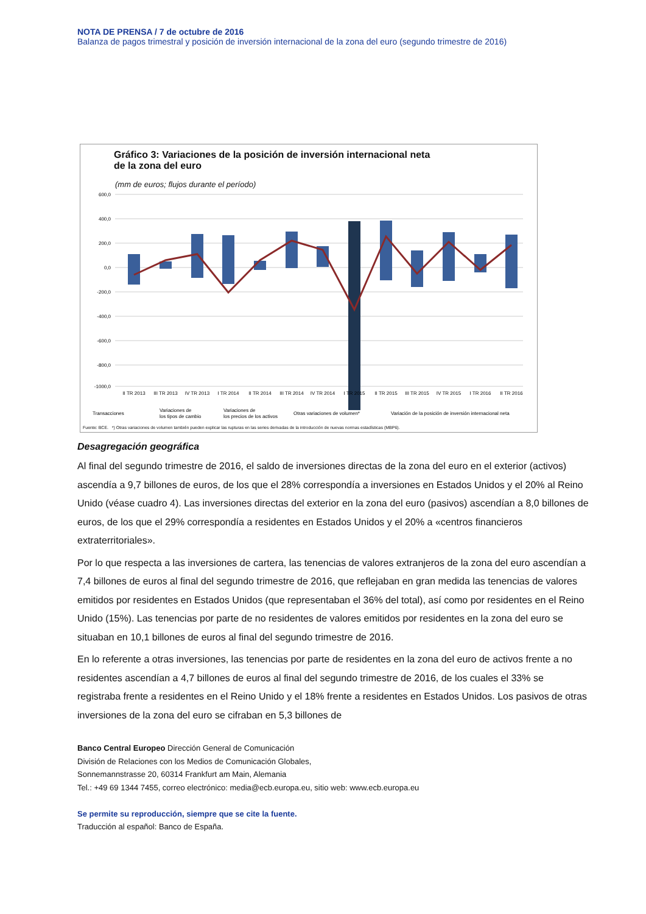NOTA DE PRENSA / 7 de octubre de 2016
Balanza de pagos trimestral y posición de inversión internacional de la zona del euro (segundo trimestre de 2016)
Gráfico 3: Variaciones de la posición de inversión internacional neta
de la zona del euro
(mm de euros; flujos durante el período)
600,0
400,0
200,0
0,0
-200,0
-400,0
-600,0
-800,0
-1000,0
II TR 2013
III TR 2013
IV TR 2013
I TR 2014
II TR 2014
III TR 2014
IV TR 2014
I TR 2015
II TR 2015
III TR 2015
IV TR 2015
I TR 2016
II TR 2016
Transacciones
Variaciones de
los tipos de cambio
Variaciones de
los precios de los activos
Otras variaciones de volumen*
Variación de la posición de inversión internacional neta
Fuente: BCE. *) Otras variaciones de volumen también pueden explicar las rupturas en las series derivadas de la introducción de nuevas normas estadísticas (MBP6).
Desagregación geográfica
Al final del segundo trimestre de 2016, el saldo de inversiones directas de la zona del euro en el exterior (activos) ascendía a 9,7 billones de euros, de los que el 28% correspondía a inversiones en Estados Unidos y el 20% al Reino Unido (véase cuadro 4). Las inversiones directas del exterior en la zona del euro (pasivos) ascendían a 8,0 billones de euros, de los que el 29% correspondía a residentes en Estados Unidos y el 20% a «centros financieros extraterritoriales».
Por lo que respecta a las inversiones de cartera, las tenencias de valores extranjeros de la zona del euro ascendían a 7,4 billones de euros al final del segundo trimestre de 2016, que reflejaban en gran medida las tenencias de valores emitidos por residentes en Estados Unidos (que representaban el 36% del total), así como por residentes en el Reino Unido (15%). Las tenencias por parte de no residentes de valores emitidos por residentes en la zona del euro se situaban en 10,1 billones de euros al final del segundo trimestre de 2016.
En lo referente a otras inversiones, las tenencias por parte de residentes en la zona del euro de activos frente a no residentes ascendían a 4,7 billones de euros al final del segundo trimestre de 2016, de los cuales el 33% se registraba frente a residentes en el Reino Unido y el 18% frente a residentes en Estados Unidos. Los pasivos de otras inversiones de la zona del euro se cifraban en 5,3 billones de
Banco Central Europeo Dirección General de Comunicación
División de Relaciones con los Medios de Comunicación Globales,
Sonnemannstrasse 20, 60314 Frankfurt am Main, Alemania
Tel.: +49 69 1344 7455, correo electrónico: media@ecb.europa.eu, sitio web: www.ecb.europa.eu
Se permite su reproducción, siempre que se cite la fuente.
Traducción al español: Banco de España.